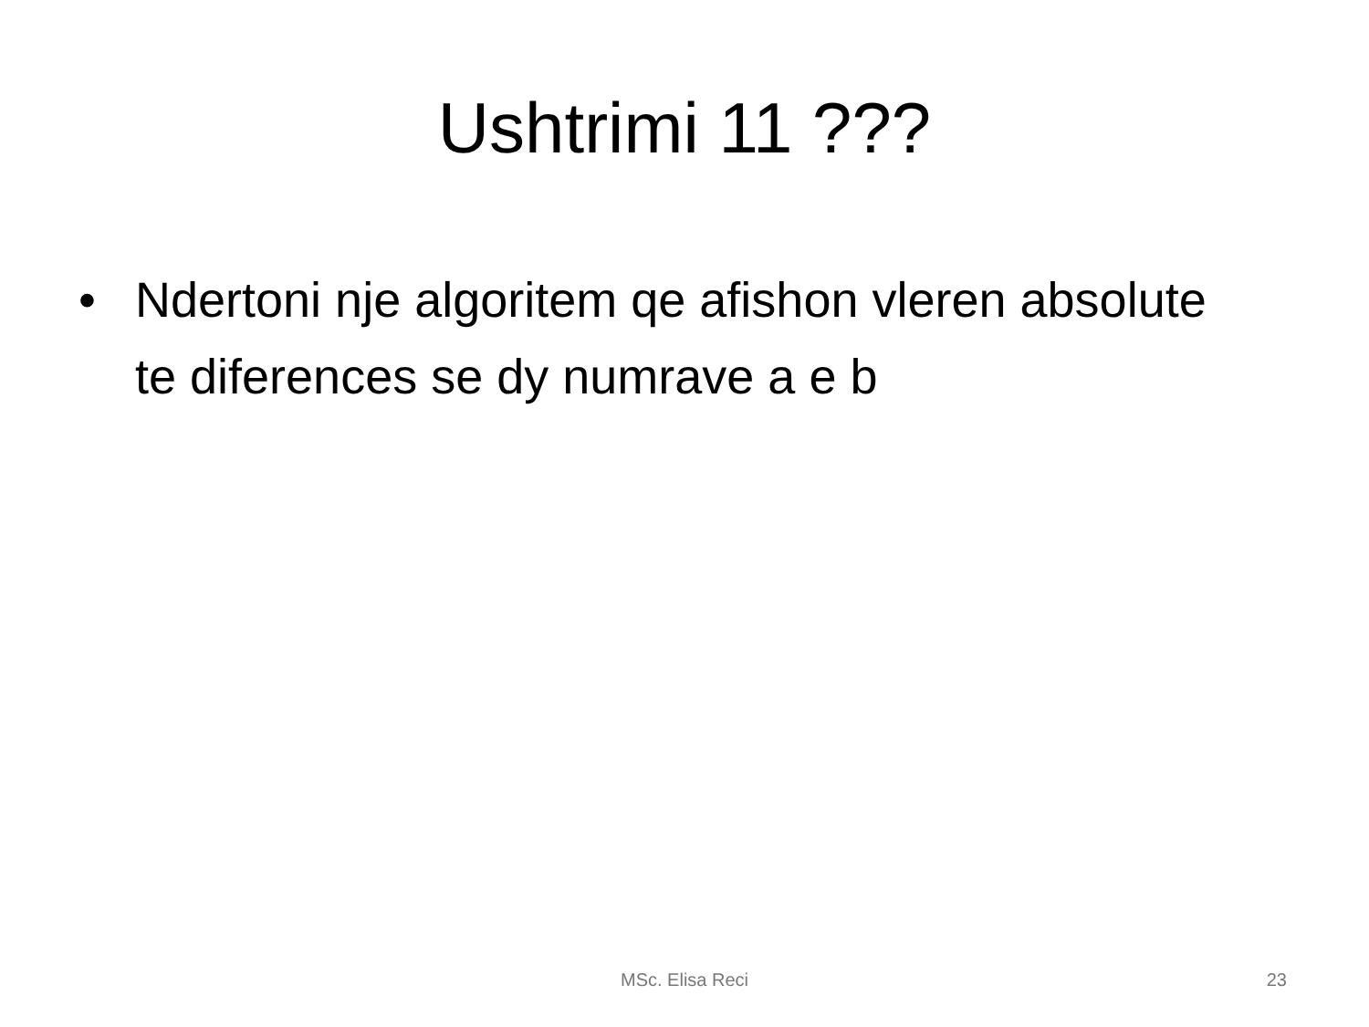Ushtrimi 11 ???
• Ndertoni nje algoritem qe afishon vleren absolute te diferences se dy numrave a e b
MSc. Elisa Reci
23